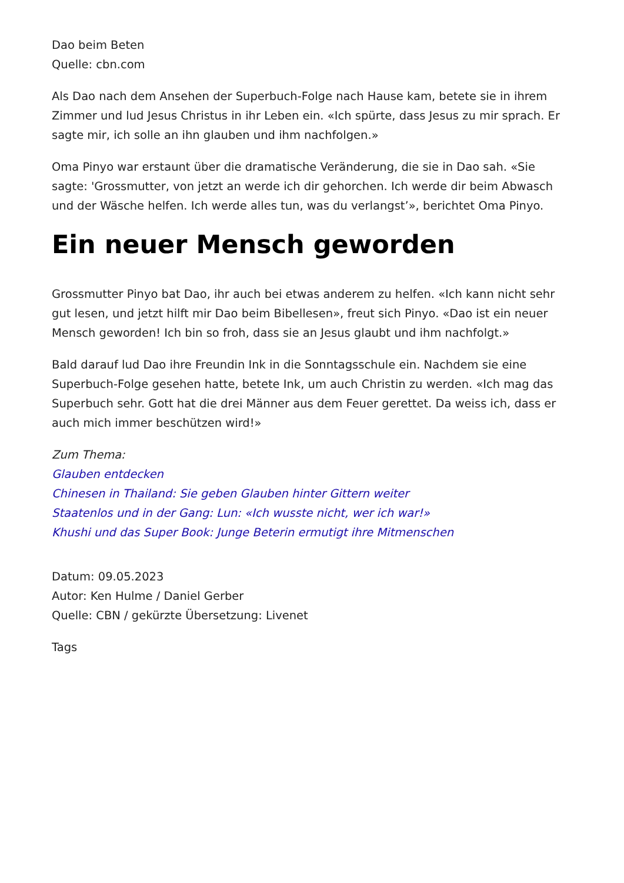Dao beim Beten
Quelle: cbn.com
Als Dao nach dem Ansehen der Superbuch-Folge nach Hause kam, betete sie in ihrem Zimmer und lud Jesus Christus in ihr Leben ein. «Ich spürte, dass Jesus zu mir sprach. Er sagte mir, ich solle an ihn glauben und ihm nachfolgen.»
Oma Pinyo war erstaunt über die dramatische Veränderung, die sie in Dao sah. «Sie sagte: 'Grossmutter, von jetzt an werde ich dir gehorchen. Ich werde dir beim Abwasch und der Wäsche helfen. Ich werde alles tun, was du verlangst’», berichtet Oma Pinyo.
Ein neuer Mensch geworden
Grossmutter Pinyo bat Dao, ihr auch bei etwas anderem zu helfen. «Ich kann nicht sehr gut lesen, und jetzt hilft mir Dao beim Bibellesen», freut sich Pinyo. «Dao ist ein neuer Mensch geworden! Ich bin so froh, dass sie an Jesus glaubt und ihm nachfolgt.»
Bald darauf lud Dao ihre Freundin Ink in die Sonntagsschule ein. Nachdem sie eine Superbuch-Folge gesehen hatte, betete Ink, um auch Christin zu werden. «Ich mag das Superbuch sehr. Gott hat die drei Männer aus dem Feuer gerettet. Da weiss ich, dass er auch mich immer beschützen wird!»
Zum Thema:
Glauben entdecken
Chinesen in Thailand: Sie geben Glauben hinter Gittern weiter
Staatenlos und in der Gang: Lun: «Ich wusste nicht, wer ich war!»
Khushi und das Super Book: Junge Beterin ermutigt ihre Mitmenschen
Datum: 09.05.2023
Autor: Ken Hulme / Daniel Gerber
Quelle: CBN / gekürzte Übersetzung: Livenet
Tags